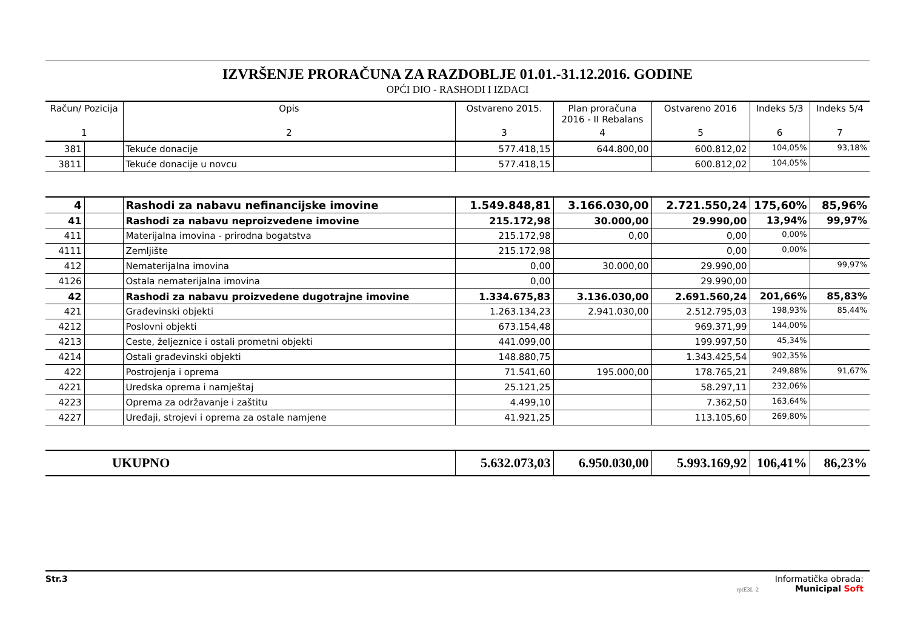IZVRŠENJE PRORAČUNA ZA RAZDOBLJE 01.01.-31.12.2016. GODINE
OPĆI DIO - RASHODI I IZDACI
| Račun/ Pozicija | | Opis | Ostvareno 2015. | Plan proračuna 2016 - II Rebalans | Ostvareno 2016 | Indeks 5/3 | Indeks 5/4 |
| --- | --- | --- | --- | --- | --- | --- | --- |
| 1 | | 2 | 3 | 4 | 5 | 6 | 7 |
| 381 | | Tekuće donacije | 577.418,15 | 644.800,00 | 600.812,02 | 104,05% | 93,18% |
| 3811 | | Tekuće donacije u novcu | 577.418,15 | | 600.812,02 | 104,05% | |
| 4 | | Rashodi za nabavu nefinancijske imovine | 1.549.848,81 | 3.166.030,00 | 2.721.550,24 | 175,60% | 85,96% |
| 41 | | Rashodi za nabavu neproizvedene imovine | 215.172,98 | 30.000,00 | 29.990,00 | 13,94% | 99,97% |
| 411 | | Materijalna imovina - prirodna bogatstva | 215.172,98 | 0,00 | 0,00 | 0,00% | |
| 4111 | | Zemljište | 215.172,98 | | 0,00 | 0,00% | |
| 412 | | Nematerijalna imovina | 0,00 | 30.000,00 | 29.990,00 | | 99,97% |
| 4126 | | Ostala nematerijalna imovina | 0,00 | | 29.990,00 | | |
| 42 | | Rashodi za nabavu proizvedene dugotrajne imovine | 1.334.675,83 | 3.136.030,00 | 2.691.560,24 | 201,66% | 85,83% |
| 421 | | Građevinski objekti | 1.263.134,23 | 2.941.030,00 | 2.512.795,03 | 198,93% | 85,44% |
| 4212 | | Poslovni objekti | 673.154,48 | | 969.371,99 | 144,00% | |
| 4213 | | Ceste, željeznice i ostali prometni objekti | 441.099,00 | | 199.997,50 | 45,34% | |
| 4214 | | Ostali građevinski objekti | 148.880,75 | | 1.343.425,54 | 902,35% | |
| 422 | | Postrojenja i oprema | 71.541,60 | 195.000,00 | 178.765,21 | 249,88% | 91,67% |
| 4221 | | Uredska oprema i namještaj | 25.121,25 | | 58.297,11 | 232,06% | |
| 4223 | | Oprema za održavanje i zaštitu | 4.499,10 | | 7.362,50 | 163,64% | |
| 4227 | | Uređaji, strojevi i oprema za ostale namjene | 41.921,25 | | 113.105,60 | 269,80% | |
| UKUPNO | | | 5.632.073,03 | 6.950.030,00 | 5.993.169,92 | 106,41% | 86,23% |
Str.3 Informatička obrada:
rptE3L-2 Municipal Soft